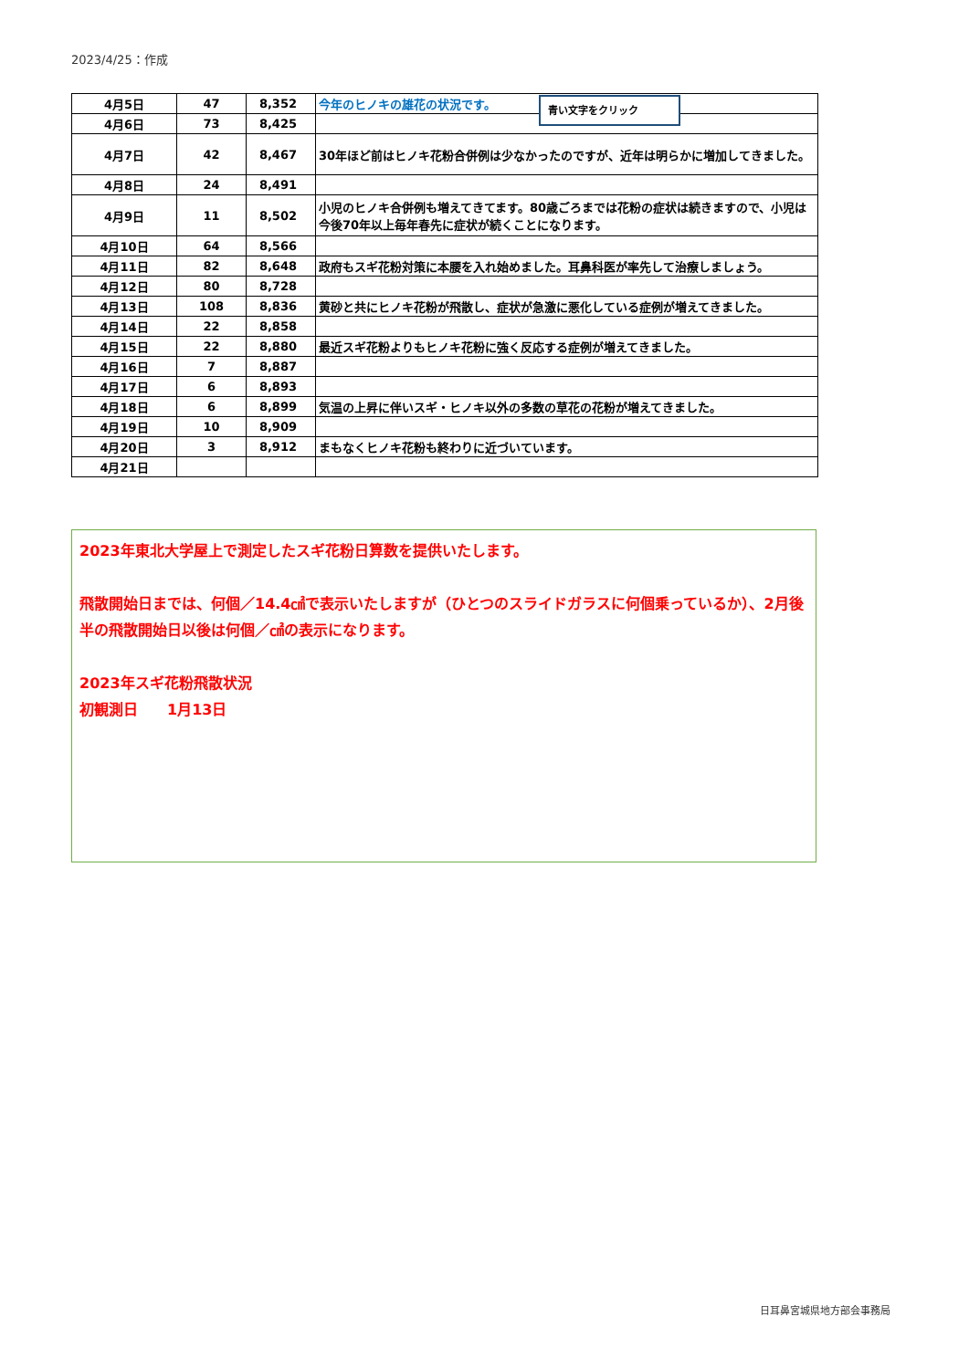2023/4/25：作成
| 4月5日 | 47 | 8,352 | 今年のヒノキの雄花の状況です。 |
| 4月6日 | 73 | 8,425 | |
| 4月7日 | 42 | 8,467 | 30年ほど前はヒノキ花粉合併例は少なかったのですが、近年は明らかに増加してきました。 |
| 4月8日 | 24 | 8,491 | |
| 4月9日 | 11 | 8,502 | 小児のヒノキ合併例も増えてきてます。80歳ごろまでは花粉の症状は続きますので、小児は今後70年以上毎年春先に症状が続くことになります。 |
| 4月10日 | 64 | 8,566 | |
| 4月11日 | 82 | 8,648 | 政府もスギ花粉対策に本腰を入れ始めました。耳鼻科医が率先して治療しましょう。 |
| 4月12日 | 80 | 8,728 | |
| 4月13日 | 108 | 8,836 | 黄砂と共にヒノキ花粉が飛散し、症状が急激に悪化している症例が増えてきました。 |
| 4月14日 | 22 | 8,858 | |
| 4月15日 | 22 | 8,880 | 最近スギ花粉よりもヒノキ花粉に強く反応する症例が増えてきました。 |
| 4月16日 | 7 | 8,887 | |
| 4月17日 | 6 | 8,893 | |
| 4月18日 | 6 | 8,899 | 気温の上昇に伴いスギ・ヒノキ以外の多数の草花の花粉が増えてきました。 |
| 4月19日 | 10 | 8,909 | |
| 4月20日 | 3 | 8,912 | まもなくヒノキ花粉も終わりに近づいています。 |
| 4月21日 | | | |
青い文字をクリック
2023年東北大学屋上で測定したスギ花粉日算数を提供いたします。
飛散開始日までは、何個／14.4㎠で表示いたしますが（ひとつのスライドガラスに何個乗っているか）、2月後半の飛散開始日以後は何個／㎠の表示になります。
2023年スギ花粉飛散状況
初観測日　　1月13日
日耳鼻宮城県地方部会事務局